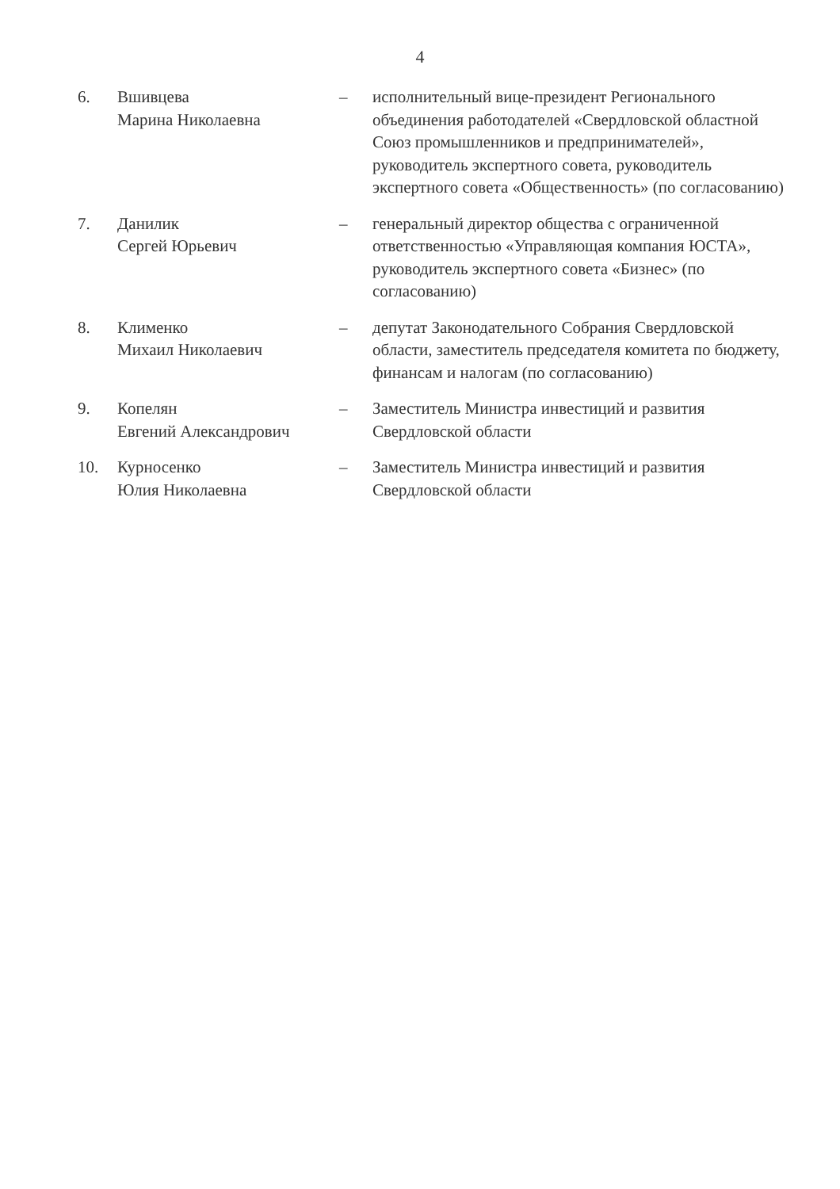4
| 6. | Вшивцева Марина Николаевна | – | исполнительный вице-президент Регионального объединения работодателей «Свердловской областной Союз промышленников и предпринимателей», руководитель экспертного совета, руководитель экспертного совета «Общественность» (по согласованию) |
| 7. | Данилик Сергей Юрьевич | – | генеральный директор общества с ограниченной ответственностью «Управляющая компания ЮСТА», руководитель экспертного совета «Бизнес» (по согласованию) |
| 8. | Клименко Михаил Николаевич | – | депутат Законодательного Собрания Свердловской области, заместитель председателя комитета по бюджету, финансам и налогам (по согласованию) |
| 9. | Копелян Евгений Александрович | – | Заместитель Министра инвестиций и развития Свердловской области |
| 10. | Курносенко Юлия Николаевна | – | Заместитель Министра инвестиций и развития Свердловской области |